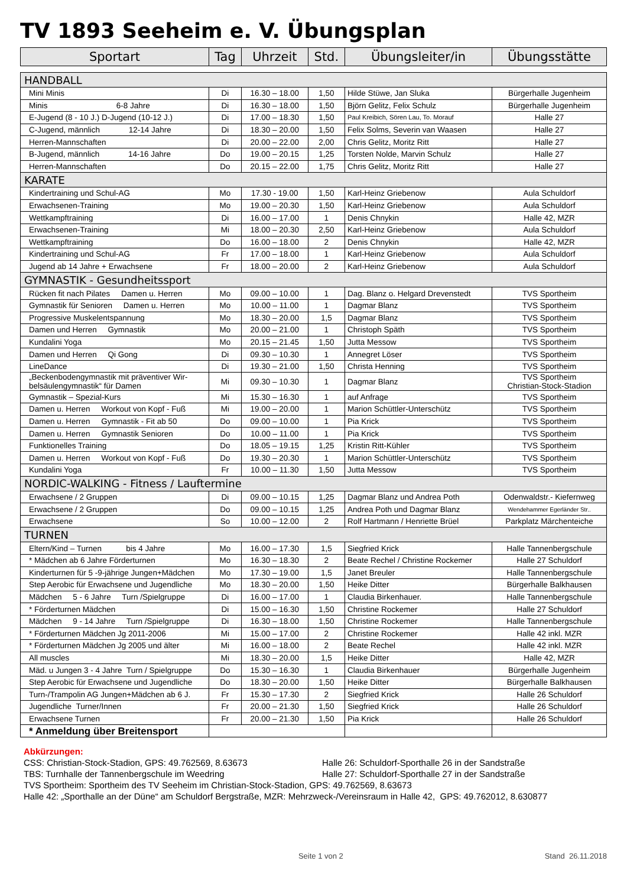TV 1893 Seeheim e. V. Übungsplan
| Sportart | Tag | Uhrzeit | Std. | Übungsleiter/in | Übungsstätte |
| --- | --- | --- | --- | --- | --- |
| HANDBALL | | | | | |
| Mini Minis | Di | 16.30 – 18.00 | 1,50 | Hilde Stüwe, Jan Sluka | Bürgerhalle Jugenheim |
| Minis 6-8 Jahre | Di | 16.30 – 18.00 | 1,50 | Björn Gelitz, Felix Schulz | Bürgerhalle Jugenheim |
| E-Jugend (8 - 10 J.) D-Jugend (10-12 J.) | Di | 17.00 – 18.30 | 1,50 | Paul Kreibich, Sören Lau, To. Morauf | Halle 27 |
| C-Jugend, männlich 12-14 Jahre | Di | 18.30 – 20.00 | 1,50 | Felix Solms, Severin van Waasen | Halle 27 |
| Herren-Mannschaften | Di | 20.00 – 22.00 | 2,00 | Chris Gelitz, Moritz Ritt | Halle 27 |
| B-Jugend, männlich 14-16 Jahre | Do | 19.00 – 20.15 | 1,25 | Torsten Nolde, Marvin Schulz | Halle 27 |
| Herren-Mannschaften | Do | 20.15 – 22.00 | 1,75 | Chris Gelitz, Moritz Ritt | Halle 27 |
| KARATE | | | | | |
| Kindertraining und Schul-AG | Mo | 17.30 - 19.00 | 1,50 | Karl-Heinz Griebenow | Aula Schuldorf |
| Erwachsenen-Training | Mo | 19.00 – 20.30 | 1,50 | Karl-Heinz Griebenow | Aula Schuldorf |
| Wettkampftraining | Di | 16.00 – 17.00 | 1 | Denis Chnykin | Halle 42, MZR |
| Erwachsenen-Training | Mi | 18.00 – 20.30 | 2,50 | Karl-Heinz Griebenow | Aula Schuldorf |
| Wettkampftraining | Do | 16.00 – 18.00 | 2 | Denis Chnykin | Halle 42, MZR |
| Kindertraining und Schul-AG | Fr | 17.00 – 18.00 | 1 | Karl-Heinz Griebenow | Aula Schuldorf |
| Jugend ab 14 Jahre + Erwachsene | Fr | 18.00 – 20.00 | 2 | Karl-Heinz Griebenow | Aula Schuldorf |
| GYMNASTIK - Gesundheitssport | | | | | |
| Rücken fit nach Pilates Damen u. Herren | Mo | 09.00 – 10.00 | 1 | Dag. Blanz o. Helgard Drevenstedt | TVS Sportheim |
| Gymnastik für Senioren Damen u. Herren | Mo | 10.00 – 11.00 | 1 | Dagmar Blanz | TVS Sportheim |
| Progressive Muskelentspannung | Mo | 18.30 – 20.00 | 1,5 | Dagmar Blanz | TVS Sportheim |
| Damen und Herren Gymnastik | Mo | 20.00 – 21.00 | 1 | Christoph Späth | TVS Sportheim |
| Kundalini Yoga | Mo | 20.15 – 21.45 | 1,50 | Jutta Messow | TVS Sportheim |
| Damen und Herren Qi Gong | Di | 09.30 – 10.30 | 1 | Annegret Löser | TVS Sportheim |
| LineDance | Di | 19.30 – 21.00 | 1,50 | Christa Henning | TVS Sportheim |
| „Beckenbodengymnastik mit präventiver Wir- belsäulengymnastik“ für Damen | Mi | 09.30 – 10.30 | 1 | Dagmar Blanz | TVS Sportheim Christian-Stock-Stadion |
| Gymnastik – Spezial-Kurs | Mi | 15.30 – 16.30 | 1 | auf Anfrage | TVS Sportheim |
| Damen u. Herren Workout von Kopf - Fuß | Mi | 19.00 – 20.00 | 1 | Marion Schüttler-Unterschütz | TVS Sportheim |
| Damen u. Herren Gymnastik - Fit ab 50 | Do | 09.00 – 10.00 | 1 | Pia Krick | TVS Sportheim |
| Damen u. Herren Gymnastik Senioren | Do | 10.00 – 11.00 | 1 | Pia Krick | TVS Sportheim |
| Funktionelles Training | Do | 18.05 – 19.15 | 1,25 | Kristin Ritt-Kühler | TVS Sportheim |
| Damen u. Herren Workout von Kopf - Fuß | Do | 19.30 – 20.30 | 1 | Marion Schüttler-Unterschütz | TVS Sportheim |
| Kundalini Yoga | Fr | 10.00 – 11.30 | 1,50 | Jutta Messow | TVS Sportheim |
| NORDIC-WALKING - Fitness / Lauftermine | | | | | |
| Erwachsene / 2 Gruppen | Di | 09.00 – 10.15 | 1,25 | Dagmar Blanz und Andrea Poth | Odenwaldstr.- Kiefernweg |
| Erwachsene / 2 Gruppen | Do | 09.00 – 10.15 | 1,25 | Andrea Poth und Dagmar Blanz | Wendehammer Egerländer Str.. |
| Erwachsene | So | 10.00 – 12.00 | 2 | Rolf Hartmann / Henriette Brüel | Parkplatz Märchenteiche |
| TURNEN | | | | | |
| Eltern/Kind – Turnen bis 4 Jahre | Mo | 16.00 – 17.30 | 1,5 | Siegfried Krick | Halle Tannenbergschule |
| * Mädchen ab 6 Jahre Förderturnen | Mo | 16.30 – 18.30 | 2 | Beate Rechel / Christine Rockemer | Halle 27 Schuldorf |
| Kinderturnen für 5 -9-jährige Jungen+Mädchen | Mo | 17.30 – 19.00 | 1,5 | Janet Breuler | Halle Tannenbergschule |
| Step Aerobic für Erwachsene und Jugendliche | Mo | 18.30 – 20.00 | 1,50 | Heike Ditter | Bürgerhalle Balkhausen |
| Mädchen 5 - 6 Jahre Turn /Spielgruppe | Di | 16.00 – 17.00 | 1 | Claudia Birkenhauer. | Halle Tannenbergschule |
| * Förderturnen Mädchen | Di | 15.00 – 16.30 | 1,50 | Christine Rockemer | Halle 27 Schuldorf |
| Mädchen 9 - 14 Jahre Turn /Spielgruppe | Di | 16.30 – 18.00 | 1,50 | Christine Rockemer | Halle Tannenbergschule |
| * Förderturnen Mädchen Jg 2011-2006 | Mi | 15.00 – 17.00 | 2 | Christine Rockemer | Halle 42 inkl. MZR |
| * Förderturnen Mädchen Jg 2005 und älter | Mi | 16.00 – 18.00 | 2 | Beate Rechel | Halle 42 inkl. MZR |
| All muscles | Mi | 18.30 – 20.00 | 1,5 | Heike Ditter | Halle 42, MZR |
| Mäd. u Jungen 3 - 4 Jahre Turn / Spielgruppe | Do | 15.30 – 16.30 | 1 | Claudia Birkenhauer | Bürgerhalle Jugenheim |
| Step Aerobic für Erwachsene und Jugendliche | Do | 18.30 – 20.00 | 1,50 | Heike Ditter | Bürgerhalle Balkhausen |
| Turn-/Trampolin AG Jungen+Mädchen ab 6 J. | Fr | 15.30 – 17.30 | 2 | Siegfried Krick | Halle 26 Schuldorf |
| Jugendliche Turner/Innen | Fr | 20.00 – 21.30 | 1,50 | Siegfried Krick | Halle 26 Schuldorf |
| Erwachsene Turnen | Fr | 20.00 – 21.30 | 1,50 | Pia Krick | Halle 26 Schuldorf |
| * Anmeldung über Breitensport | | | | | |
Abkürzungen:
CSS: Christian-Stock-Stadion, GPS: 49.762569, 8.63673 Halle 26: Schuldorf-Sporthalle 26 in der Sandstraße
TBS: Turnhalle der Tannenbergschule im Weedring Halle 27: Schuldorf-Sporthalle 27 in der Sandstraße
TVS Sportheim: Sportheim des TV Seeheim im Christian-Stock-Stadion, GPS: 49.762569, 8.63673
Halle 42: „Sporthalle an der Düne“ am Schuldorf Bergstraße, MZR: Mehrzweck-/Vereinsraum in Halle 42, GPS: 49.762012, 8.630877
Seite 1 von 2 Stand 26.11.2018